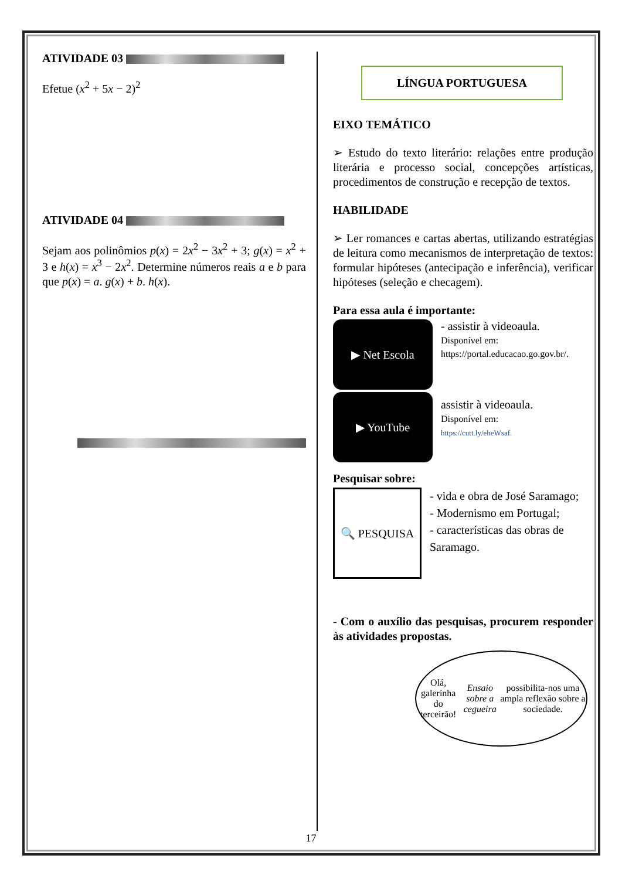ATIVIDADE 03
Efetue (x<sup>2</sup> + 5x − 2)<sup>2</sup>
ATIVIDADE 04
Sejam aos polinômios p(x) = 2x<sup>2</sup> − 3x<sup>2</sup> + 3; g(x) = x<sup>2</sup> + 3 e h(x) = x<sup>3</sup> − 2x<sup>2</sup>. Determine números reais a e b para que p(x) = a. g(x) + b. h(x).
LÍNGUA PORTUGUESA
EIXO TEMÁTICO
➢ Estudo do texto literário: relações entre produção literária e processo social, concepções artísticas, procedimentos de construção e recepção de textos.
HABILIDADE
➢ Ler romances e cartas abertas, utilizando estratégias de leitura como mecanismos de interpretação de textos: formular hipóteses (antecipação e inferência), verificar hipóteses (seleção e checagem).
Para essa aula é importante:
▶ Net Escola
- assistir à videoaula.
Disponível em:
https://portal.educacao.go.gov.br/.
▶ YouTube
assistir à videoaula.
Disponível em:
https://cutt.ly/eheWsaf.
Pesquisar sobre:
🔍 PESQUISA
- vida e obra de José Saramago;
- Modernismo em Portugal;
- características das obras de Saramago.
- Com o auxílio das pesquisas, procurem responder às atividades propostas.
Olá, galerinha do terceirão! Ensaio sobre a cegueira possibilita-nos uma ampla reflexão sobre a sociedade.
17